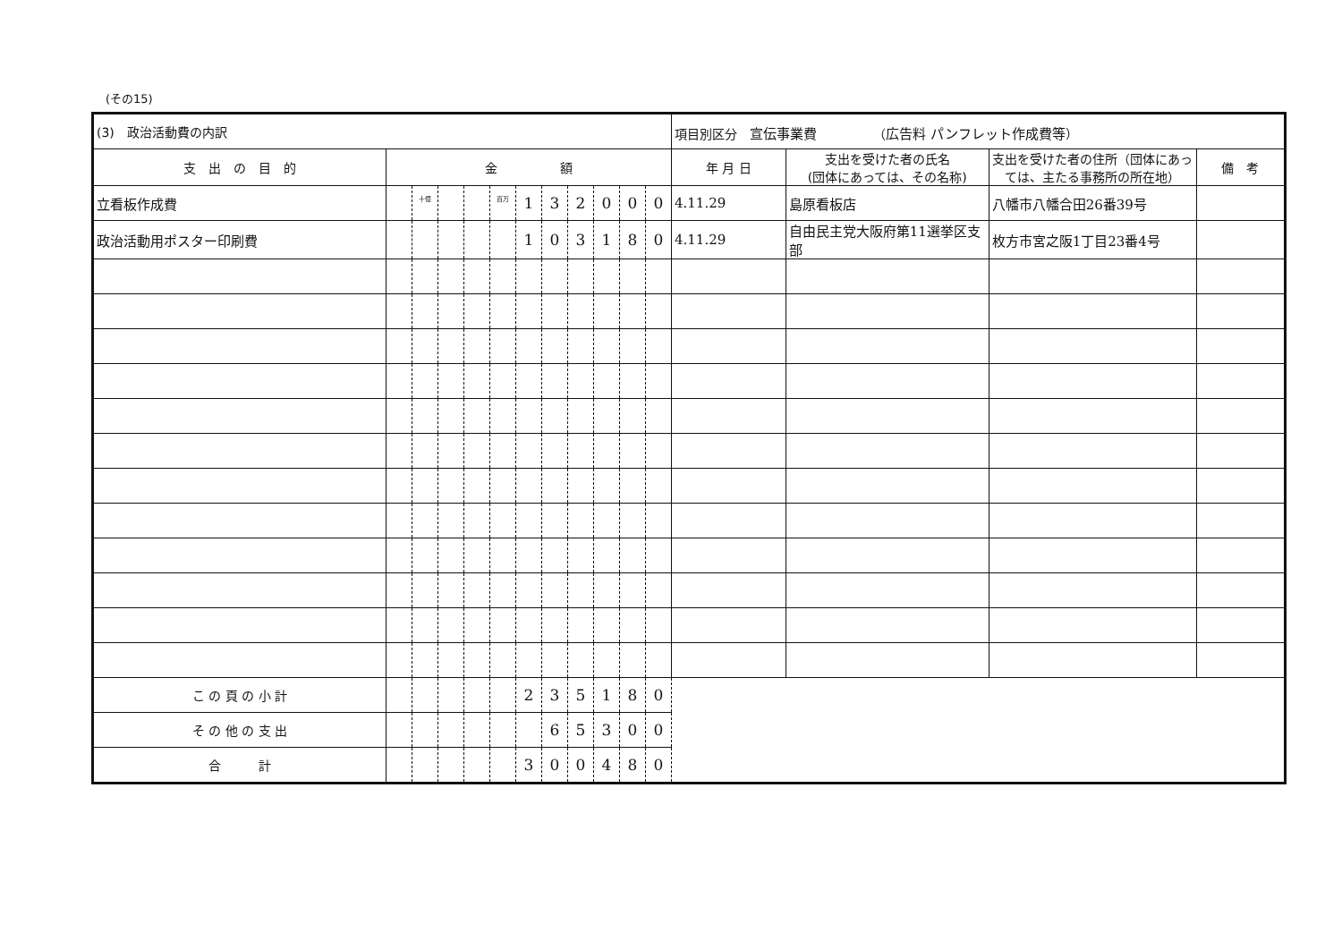(その15)
| (3) 政治活動費の内訳 | | | | | | | | | | | | 項目別区分 宣伝事業費 （ 広告料 パンフレット作成費等 ） | | | |
| 支 出 の 目 的 | 金 額 | | | | | | | | | | | 年 月 日 | 支出を受けた者の氏名 (団体にあっては、その名称) | 支出を受けた者の住所（団体にあっては、主たる事務所の所在地） | 備 考 |
| 立看板作成費 | | 十億 | | | 百万 | 1 | 3 | 2 | 0 | 0 | 0 | 4.11.29 | 島原看板店 | 八幡市八幡合田26番39号 | |
| 政治活動用ポスター印刷費 | | | | | | 1 | 0 | 3 | 1 | 8 | 0 | 4.11.29 | 自由民主党大阪府第11選挙区支部 | 枚方市宮之阪1丁目23番4号 | |
| こ の 頁 の 小 計 | | | | | | 2 | 3 | 5 | 1 | 8 | 0 | | | | |
| そ の 他 の 支 出 | | | | | | | 6 | 5 | 3 | 0 | 0 | | | | |
| 合 計 | | | | | | 3 | 0 | 0 | 4 | 8 | 0 | | | | |